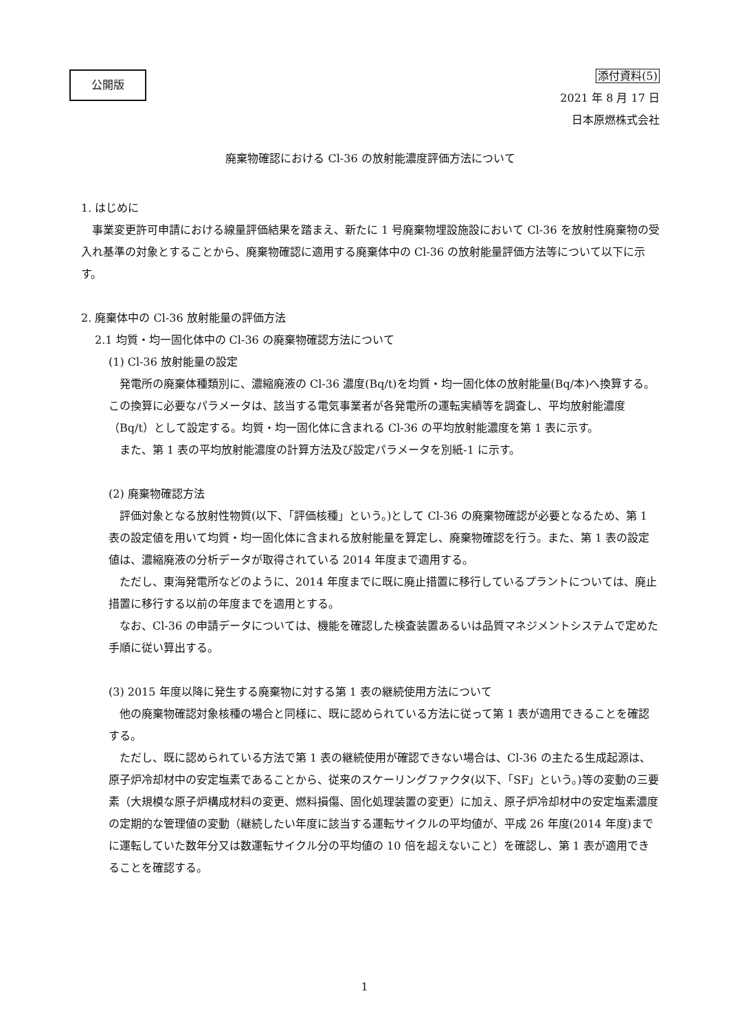公開版
添付資料(5)
2021 年 8 月 17 日
日本原燃株式会社
廃棄物確認における Cl-36 の放射能濃度評価方法について
1. はじめに
事業変更許可申請における線量評価結果を踏まえ、新たに 1 号廃棄物埋設施設において Cl-36 を放射性廃棄物の受入れ基準の対象とすることから、廃棄物確認に適用する廃棄体中の Cl-36 の放射能量評価方法等について以下に示す。
2. 廃棄体中の Cl-36 放射能量の評価方法
2.1 均質・均一固化体中の Cl-36 の廃棄物確認方法について
(1) Cl-36 放射能量の設定
発電所の廃棄体種類別に、濃縮廃液の Cl-36 濃度(Bq/t)を均質・均一固化体の放射能量(Bq/本)へ換算する。この換算に必要なパラメータは、該当する電気事業者が各発電所の運転実績等を調査し、平均放射能濃度（Bq/t）として設定する。均質・均一固化体に含まれる Cl-36 の平均放射能濃度を第 1 表に示す。
また、第 1 表の平均放射能濃度の計算方法及び設定パラメータを別紙-1 に示す。
(2) 廃棄物確認方法
評価対象となる放射性物質(以下、「評価核種」という。)として Cl-36 の廃棄物確認が必要となるため、第 1 表の設定値を用いて均質・均一固化体に含まれる放射能量を算定し、廃棄物確認を行う。また、第 1 表の設定値は、濃縮廃液の分析データが取得されている 2014 年度まで適用する。
ただし、東海発電所などのように、2014 年度までに既に廃止措置に移行しているプラントについては、廃止措置に移行する以前の年度までを適用とする。
なお、Cl-36 の申請データについては、機能を確認した検査装置あるいは品質マネジメントシステムで定めた手順に従い算出する。
(3) 2015 年度以降に発生する廃棄物に対する第 1 表の継続使用方法について
他の廃棄物確認対象核種の場合と同様に、既に認められている方法に従って第 1 表が適用できることを確認する。
ただし、既に認められている方法で第 1 表の継続使用が確認できない場合は、Cl-36 の主たる生成起源は、原子炉冷却材中の安定塩素であることから、従来のスケーリングファクタ(以下、「SF」という。)等の変動の三要素（大規模な原子炉構成材料の変更、燃料損傷、固化処理装置の変更）に加え、原子炉冷却材中の安定塩素濃度の定期的な管理値の変動（継続したい年度に該当する運転サイクルの平均値が、平成 26 年度(2014 年度)までに運転していた数年分又は数運転サイクル分の平均値の 10 倍を超えないこと）を確認し、第 1 表が適用できることを確認する。
1